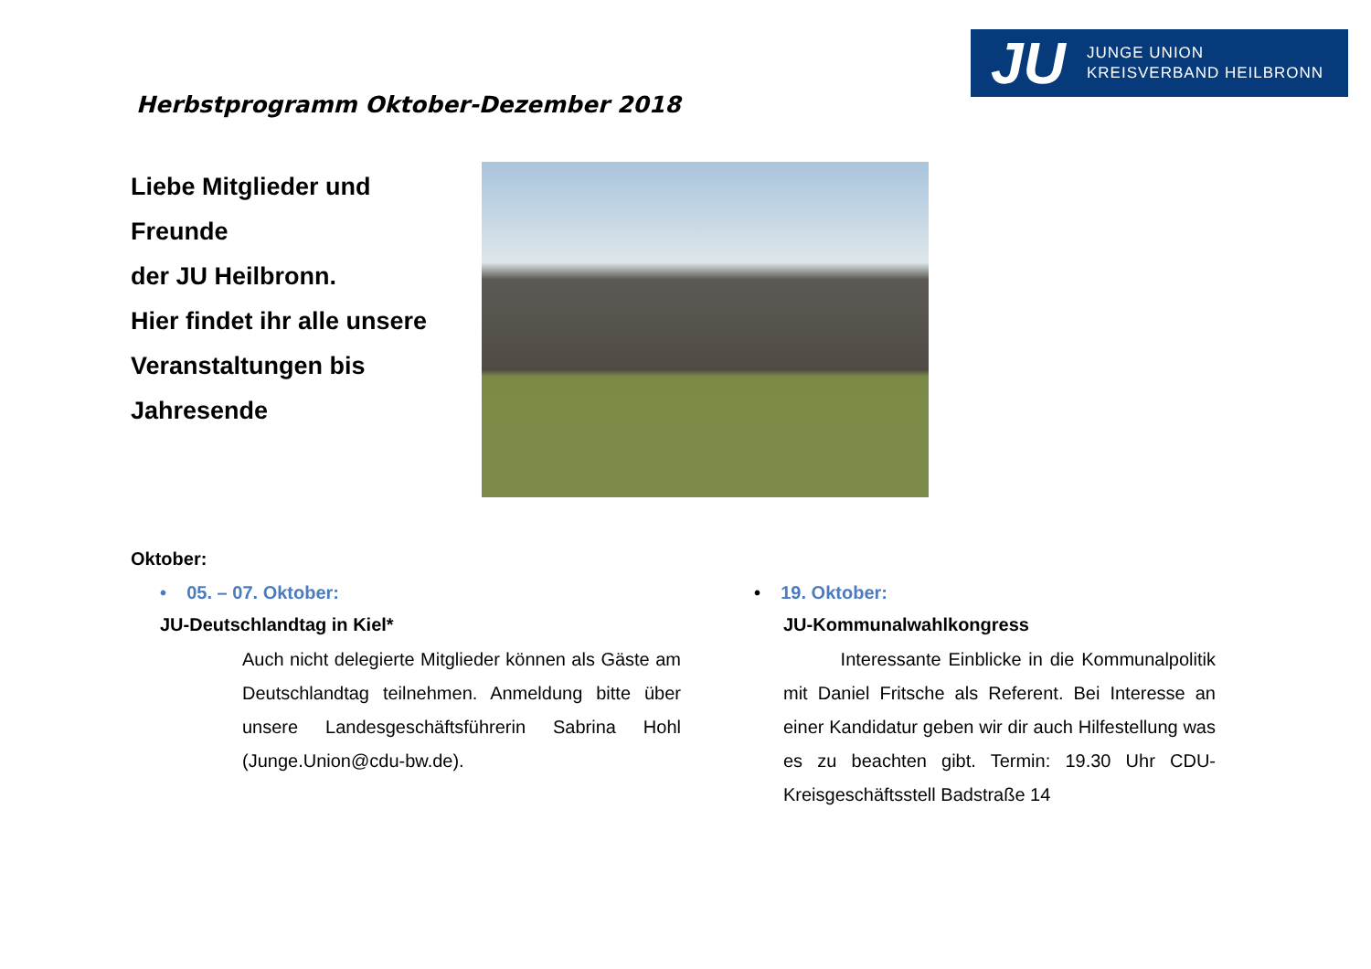JU
JUNGE UNION
KREISVERBAND HEILBRONN
Herbstprogramm Oktober-Dezember 2018
Liebe Mitglieder und
Freunde
der JU Heilbronn.
Hier findet ihr alle unsere
Veranstaltungen bis
Jahresende
Oktober:
• 05. – 07. Oktober:
JU-Deutschlandtag in Kiel*
Auch nicht delegierte Mitglieder können als Gäste am Deutschlandtag teilnehmen. Anmeldung bitte über unsere Landesgeschäftsführerin Sabrina Hohl (Junge.Union@cdu-bw.de).
• 19. Oktober:
JU-Kommunalwahlkongress
Interessante Einblicke in die Kommunalpolitik mit Daniel Fritsche als Referent. Bei Interesse an einer Kandidatur geben wir dir auch Hilfestellung was es zu beachten gibt. Termin: 19.30 Uhr CDU-Kreisgeschäftsstell Badstraße 14